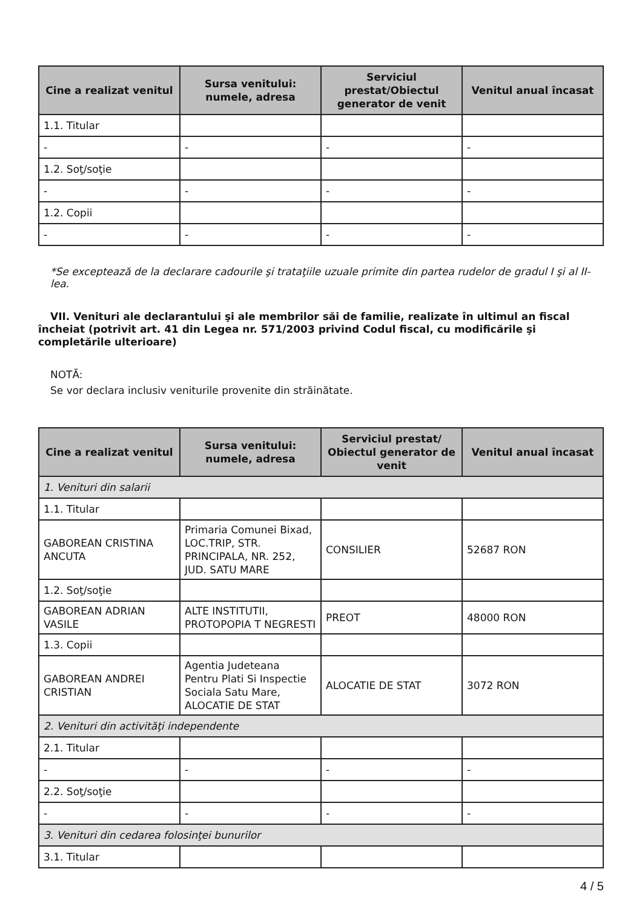| Cine a realizat venitul | Sursa venitului: numele, adresa | Serviciul prestat/Obiectul generator de venit | Venitul anual încasat |
| --- | --- | --- | --- |
| 1.1. Titular | | | |
| - | - | - | - |
| 1.2. Soţ/soţie | | | |
| - | - | - | - |
| 1.2. Copii | | | |
| - | - | - | - |
*Se exceptează de la declarare cadourile şi trataţiile uzuale primite din partea rudelor de gradul I şi al II-lea.
VII. Venituri ale declarantului şi ale membrilor săi de familie, realizate în ultimul an fiscal încheiat (potrivit art. 41 din Legea nr. 571/2003 privind Codul fiscal, cu modificările şi completările ulterioare)
NOTĂ:
Se vor declara inclusiv veniturile provenite din străinătate.
| Cine a realizat venitul | Sursa venitului: numele, adresa | Serviciul prestat/ Obiectul generator de venit | Venitul anual încasat |
| --- | --- | --- | --- |
| 1. Venituri din salarii | | | |
| 1.1. Titular | | | |
| GABOREAN CRISTINA ANCUTA | Primaria Comunei Bixad, LOC.TRIP, STR. PRINCIPALA, NR. 252, JUD. SATU MARE | CONSILIER | 52687 RON |
| 1.2. Soţ/soţie | | | |
| GABOREAN ADRIAN VASILE | ALTE INSTITUTII, PROTOPOPIA T NEGRESTI | PREOT | 48000 RON |
| 1.3. Copii | | | |
| GABOREAN ANDREI CRISTIAN | Agentia Judeteana Pentru Plati Si Inspectie Sociala Satu Mare, ALOCATIE DE STAT | ALOCATIE DE STAT | 3072 RON |
| 2. Venituri din activităţi independente | | | |
| 2.1. Titular | | | |
| - | - | - | - |
| 2.2. Soţ/soţie | | | |
| - | - | - | - |
| 3. Venituri din cedarea folosinţei bunurilor | | | |
| 3.1. Titular | | | |
4 / 5